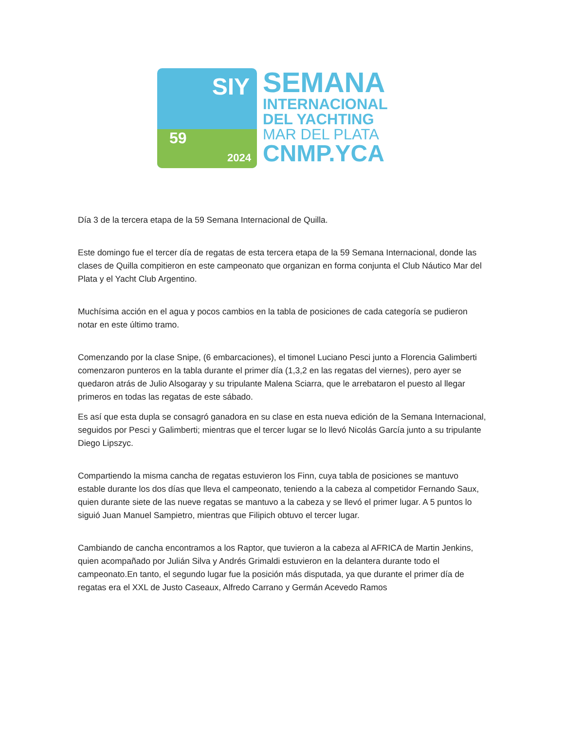SIY
59
2024
SEMANA
INTERNACIONAL
DEL YACHTING
MAR DEL PLATA
CNMP.YCA
Día 3 de la tercera etapa de la 59 Semana Internacional de Quilla.
Este domingo fue el tercer día de regatas de esta tercera etapa de la 59 Semana Internacional, donde las clases de Quilla compitieron en este campeonato que organizan en forma conjunta el Club Náutico Mar del Plata y el Yacht Club Argentino.
Muchísima acción en el agua y pocos cambios en la tabla de posiciones de cada categoría se pudieron notar en este último tramo.
Comenzando por la clase Snipe, (6 embarcaciones), el timonel Luciano Pesci junto a Florencia Galimberti comenzaron punteros en la tabla durante el primer día (1,3,2 en las regatas del viernes), pero ayer se quedaron atrás de Julio Alsogaray y su tripulante Malena Sciarra, que le arrebataron el puesto al llegar primeros en todas las regatas de este sábado.
Es así que esta dupla se consagró ganadora en su clase en esta nueva edición de la Semana Internacional, seguidos por Pesci y Galimberti; mientras que el tercer lugar se lo llevó Nicolás García junto a su tripulante Diego Lipszyc.
Compartiendo la misma cancha de regatas estuvieron los Finn, cuya tabla de posiciones se mantuvo estable durante los dos días que lleva el campeonato, teniendo a la cabeza al competidor Fernando Saux, quien durante siete de las nueve regatas se mantuvo a la cabeza y se llevó el primer lugar. A 5 puntos lo siguió Juan Manuel Sampietro, mientras que Filipich obtuvo el tercer lugar.
Cambiando de cancha encontramos a los Raptor, que tuvieron a la cabeza al AFRICA de Martin Jenkins, quien acompañado por Julián Silva y Andrés Grimaldi estuvieron en la delantera durante todo el campeonato.En tanto, el segundo lugar fue la posición más disputada, ya que durante el primer día de regatas era el XXL de Justo Caseaux, Alfredo Carrano y Germán Acevedo Ramos